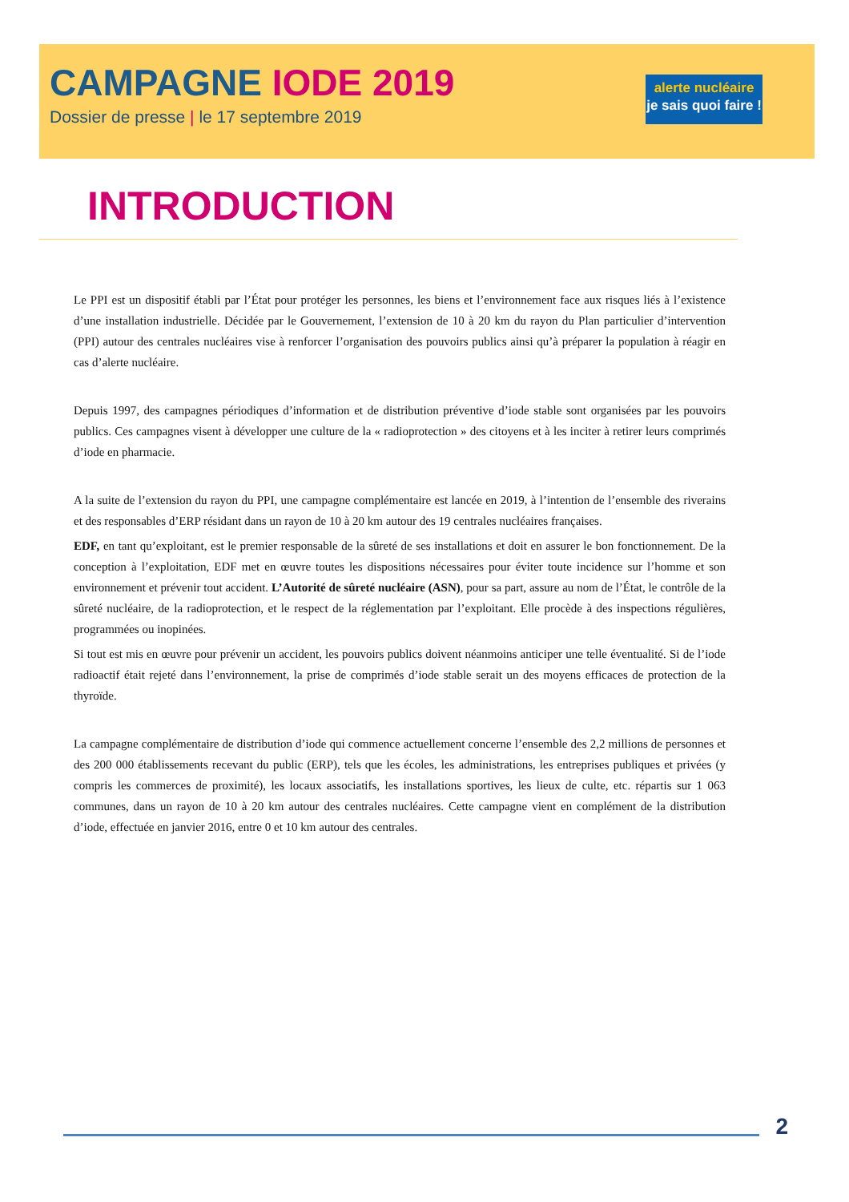CAMPAGNE IODE 2019
Dossier de presse | le 17 septembre 2019
alerte nucléaire
je sais quoi faire !
INTRODUCTION
Le PPI est un dispositif établi par l’État pour protéger les personnes, les biens et l’environnement face aux risques liés à l’existence d’une installation industrielle. Décidée par le Gouvernement, l’extension de 10 à 20 km du rayon du Plan particulier d’intervention (PPI) autour des centrales nucléaires vise à renforcer l’organisation des pouvoirs publics ainsi qu’à préparer la population à réagir en cas d’alerte nucléaire.
Depuis 1997, des campagnes périodiques d’information et de distribution préventive d’iode stable sont organisées par les pouvoirs publics. Ces campagnes visent à développer une culture de la « radioprotection » des citoyens et à les inciter à retirer leurs comprimés d’iode en pharmacie.
A la suite de l’extension du rayon du PPI, une campagne complémentaire est lancée en 2019, à l’intention de l’ensemble des riverains et des responsables d’ERP résidant dans un rayon de 10 à 20 km autour des 19 centrales nucléaires françaises.
EDF, en tant qu’exploitant, est le premier responsable de la sûreté de ses installations et doit en assurer le bon fonctionnement. De la conception à l’exploitation, EDF met en œuvre toutes les dispositions nécessaires pour éviter toute incidence sur l’homme et son environnement et prévenir tout accident. L’Autorité de sûreté nucléaire (ASN), pour sa part, assure au nom de l’État, le contrôle de la sûreté nucléaire, de la radioprotection, et le respect de la réglementation par l’exploitant. Elle procède à des inspections régulières, programmées ou inopinées.
Si tout est mis en œuvre pour prévenir un accident, les pouvoirs publics doivent néanmoins anticiper une telle éventualité. Si de l’iode radioactif était rejeté dans l’environnement, la prise de comprimés d’iode stable serait un des moyens efficaces de protection de la thyroïde.
La campagne complémentaire de distribution d’iode qui commence actuellement concerne l’ensemble des 2,2 millions de personnes et des 200 000 établissements recevant du public (ERP), tels que les écoles, les administrations, les entreprises publiques et privées (y compris les commerces de proximité), les locaux associatifs, les installations sportives, les lieux de culte, etc. répartis sur 1 063 communes, dans un rayon de 10 à 20 km autour des centrales nucléaires. Cette campagne vient en complément de la distribution d’iode, effectuée en janvier 2016, entre 0 et 10 km autour des centrales.
2